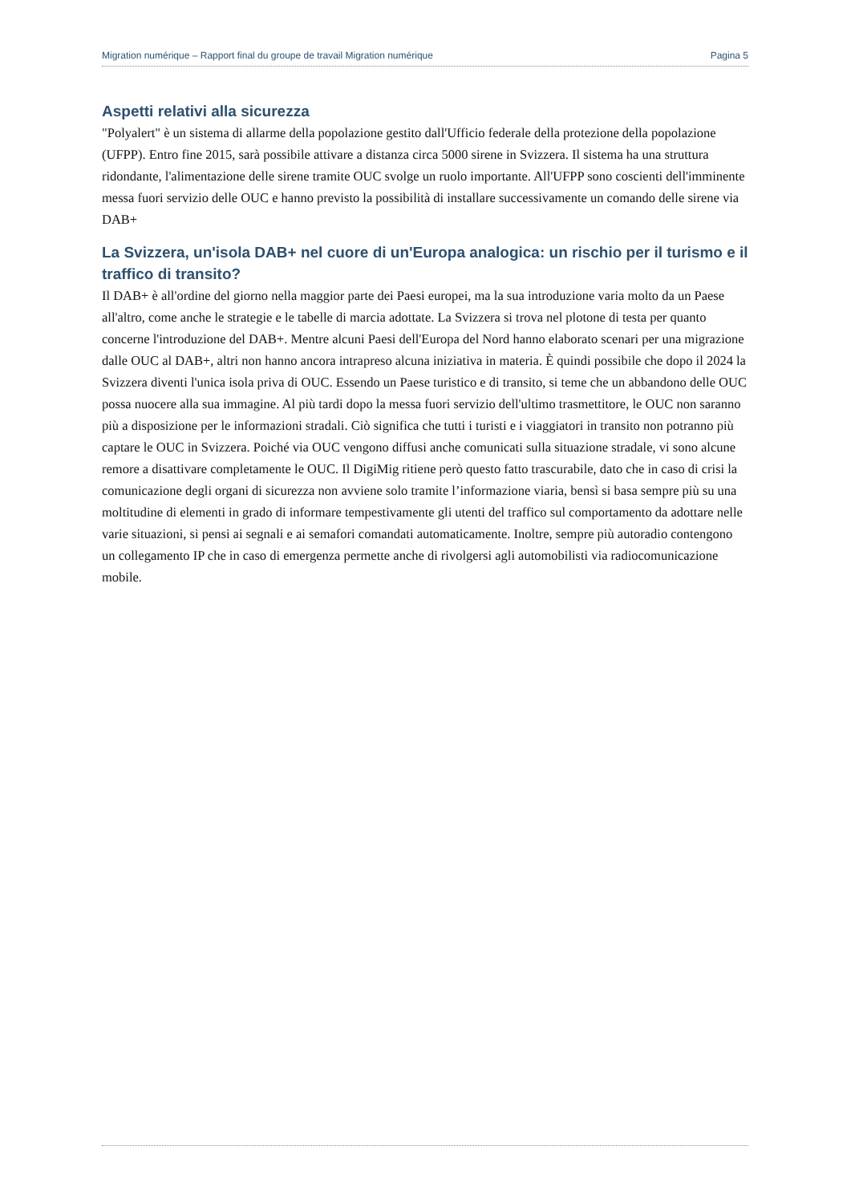Migration numérique – Rapport final du groupe de travail Migration numérique Pagina 5
Aspetti relativi alla sicurezza
"Polyalert" è un sistema di allarme della popolazione gestito dall'Ufficio federale della protezione della popolazione (UFPP). Entro fine 2015, sarà possibile attivare a distanza circa 5000 sirene in Svizzera. Il sistema ha una struttura ridondante, l'alimentazione delle sirene tramite OUC svolge un ruolo importante. All'UFPP sono coscienti dell'imminente messa fuori servizio delle OUC e hanno previsto la possibilità di installare successivamente un comando delle sirene via DAB+
La Svizzera, un'isola DAB+ nel cuore di un'Europa analogica: un rischio per il turismo e il traffico di transito?
Il DAB+ è all'ordine del giorno nella maggior parte dei Paesi europei, ma la sua introduzione varia molto da un Paese all'altro, come anche le strategie e le tabelle di marcia adottate. La Svizzera si trova nel plotone di testa per quanto concerne l'introduzione del DAB+. Mentre alcuni Paesi dell'Europa del Nord hanno elaborato scenari per una migrazione dalle OUC al DAB+, altri non hanno ancora intrapreso alcuna iniziativa in materia. È quindi possibile che dopo il 2024 la Svizzera diventi l'unica isola priva di OUC. Essendo un Paese turistico e di transito, si teme che un abbandono delle OUC possa nuocere alla sua immagine. Al più tardi dopo la messa fuori servizio dell'ultimo trasmettitore, le OUC non saranno più a disposizione per le informazioni stradali. Ciò significa che tutti i turisti e i viaggiatori in transito non potranno più captare le OUC in Svizzera. Poiché via OUC vengono diffusi anche comunicati sulla situazione stradale, vi sono alcune remore a disattivare completamente le OUC. Il DigiMig ritiene però questo fatto trascurabile, dato che in caso di crisi la comunicazione degli organi di sicurezza non avviene solo tramite l’informazione viaria, bensì si basa sempre più su una moltitudine di elementi in grado di informare tempestivamente gli utenti del traffico sul comportamento da adottare nelle varie situazioni, si pensi ai segnali e ai semafori comandati automaticamente. Inoltre, sempre più autoradio contengono un collegamento IP che in caso di emergenza permette anche di rivolgersi agli automobilisti via radiocomunicazione mobile.